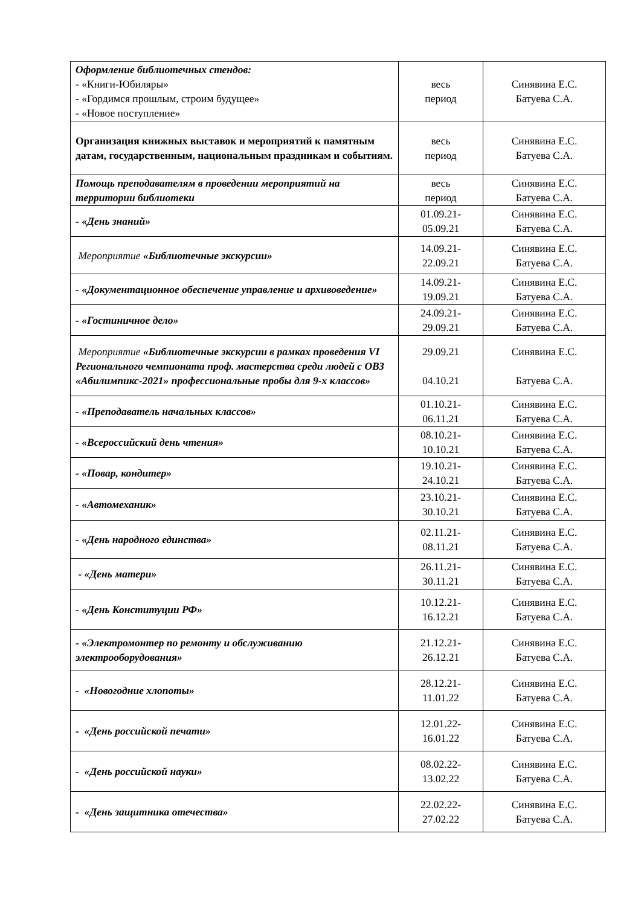| Оформление библиотечных стендов: - «Книги-Юбиляры» - «Гордимся прошлым, строим будущее» - «Новое поступление» | весь период | Синявина Е.С. Батуева С.А. |
| Организация книжных выставок и мероприятий к памятным датам, государственным, национальным праздникам и событиям. | весь период | Синявина Е.С. Батуева С.А. |
| Помощь преподавателям в проведении мероприятий на территории библиотеки | весь период | Синявина Е.С. Батуева С.А. |
| - «День знаний» | 01.09.21- 05.09.21 | Синявина Е.С. Батуева С.А. |
| Мероприятие «Библиотечные экскурсии» | 14.09.21- 22.09.21 | Синявина Е.С. Батуева С.А. |
| - «Документационное обеспечение управление и архивоведение» | 14.09.21- 19.09.21 | Синявина Е.С. Батуева С.А. |
| - «Гостиничное дело» | 24.09.21- 29.09.21 | Синявина Е.С. Батуева С.А. |
| Мероприятие «Библиотечные экскурсии в рамках проведения VI Регионального чемпионата проф. мастерства среди людей с ОВЗ «Абилимпикс-2021» профессиональные пробы для 9-х классов» | 29.09.21 04.10.21 | Синявина Е.С. Батуева С.А. |
| - «Преподаватель начальных классов» | 01.10.21- 06.11.21 | Синявина Е.С. Батуева С.А. |
| - «Всероссийский день чтения» | 08.10.21- 10.10.21 | Синявина Е.С. Батуева С.А. |
| - «Повар, кондитер» | 19.10.21- 24.10.21 | Синявина Е.С. Батуева С.А. |
| - «Автомеханик» | 23.10.21- 30.10.21 | Синявина Е.С. Батуева С.А. |
| - «День народного единства» | 02.11.21- 08.11.21 | Синявина Е.С. Батуева С.А. |
| - «День матери» | 26.11.21- 30.11.21 | Синявина Е.С. Батуева С.А. |
| - «День Конституции РФ» | 10.12.21- 16.12.21 | Синявина Е.С. Батуева С.А. |
| - «Электромонтер по ремонту и обслуживанию электрооборудования» | 21.12.21- 26.12.21 | Синявина Е.С. Батуева С.А. |
| - «Новогодние хлопоты» | 28.12.21- 11.01.22 | Синявина Е.С. Батуева С.А. |
| - «День российской печати» | 12.01.22- 16.01.22 | Синявина Е.С. Батуева С.А. |
| - «День российской науки» | 08.02.22- 13.02.22 | Синявина Е.С. Батуева С.А. |
| - «День защитника отечества» | 22.02.22- 27.02.22 | Синявина Е.С. Батуева С.А. |